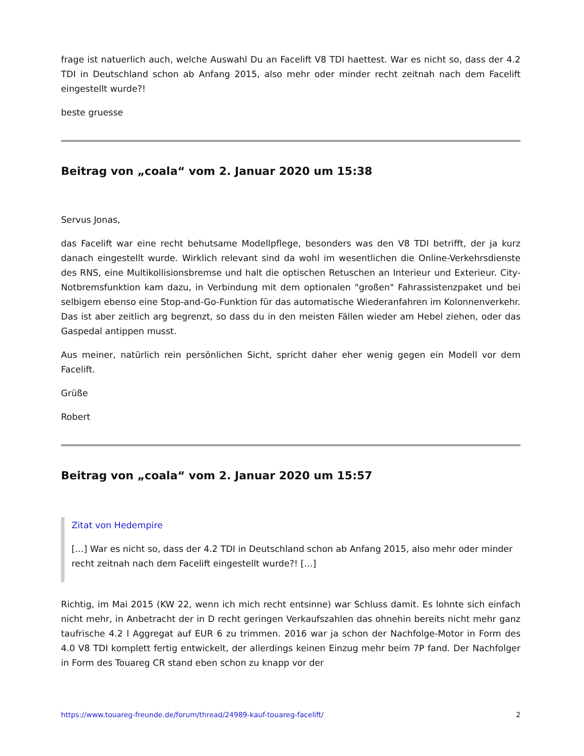frage ist natuerlich auch, welche Auswahl Du an Facelift V8 TDI haettest. War es nicht so, dass der 4.2 TDI in Deutschland schon ab Anfang 2015, also mehr oder minder recht zeitnah nach dem Facelift eingestellt wurde?!
beste gruesse
Beitrag von „coala“ vom 2. Januar 2020 um 15:38
Servus Jonas,
das Facelift war eine recht behutsame Modellpflege, besonders was den V8 TDI betrifft, der ja kurz danach eingestellt wurde. Wirklich relevant sind da wohl im wesentlichen die Online-Verkehrsdienste des RNS, eine Multikollisionsbremse und halt die optischen Retuschen an Interieur und Exterieur. City-Notbremsfunktion kam dazu, in Verbindung mit dem optionalen "großen" Fahrassistenzpaket und bei selbigem ebenso eine Stop-and-Go-Funktion für das automatische Wiederanfahren im Kolonnenverkehr. Das ist aber zeitlich arg begrenzt, so dass du in den meisten Fällen wieder am Hebel ziehen, oder das Gaspedal antippen musst.
Aus meiner, natürlich rein persönlichen Sicht, spricht daher eher wenig gegen ein Modell vor dem Facelift.
Grüße
Robert
Beitrag von „coala“ vom 2. Januar 2020 um 15:57
Zitat von Hedempire
[…] War es nicht so, dass der 4.2 TDI in Deutschland schon ab Anfang 2015, also mehr oder minder recht zeitnah nach dem Facelift eingestellt wurde?! […]
Richtig, im Mai 2015 (KW 22, wenn ich mich recht entsinne) war Schluss damit. Es lohnte sich einfach nicht mehr, in Anbetracht der in D recht geringen Verkaufszahlen das ohnehin bereits nicht mehr ganz taufrische 4.2 l Aggregat auf EUR 6 zu trimmen. 2016 war ja schon der Nachfolge-Motor in Form des 4.0 V8 TDI komplett fertig entwickelt, der allerdings keinen Einzug mehr beim 7P fand. Der Nachfolger in Form des Touareg CR stand eben schon zu knapp vor der
https://www.touareg-freunde.de/forum/thread/24989-kauf-touareg-facelift/ 2